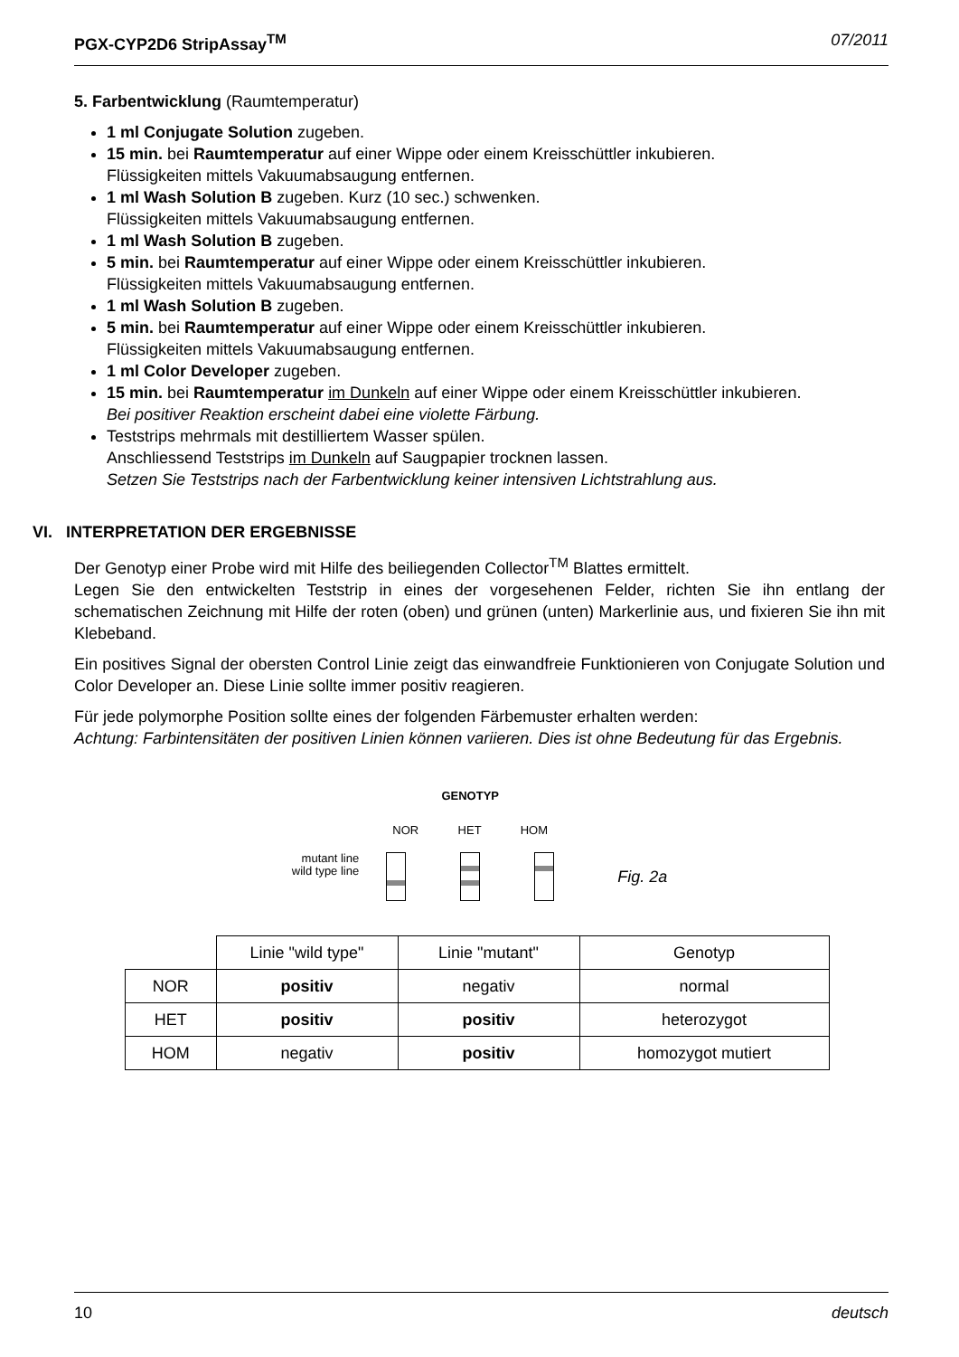PGX-CYP2D6 StripAssay<sup>TM</sup> 07/2011
5. Farbentwicklung (Raumtemperatur)
1 ml Conjugate Solution zugeben.
15 min. bei Raumtemperatur auf einer Wippe oder einem Kreisschüttler inkubieren.
Flüssigkeiten mittels Vakuumabsaugung entfernen.
1 ml Wash Solution B zugeben. Kurz (10 sec.) schwenken.
Flüssigkeiten mittels Vakuumabsaugung entfernen.
1 ml Wash Solution B zugeben.
5 min. bei Raumtemperatur auf einer Wippe oder einem Kreisschüttler inkubieren.
Flüssigkeiten mittels Vakuumabsaugung entfernen.
1 ml Wash Solution B zugeben.
5 min. bei Raumtemperatur auf einer Wippe oder einem Kreisschüttler inkubieren.
Flüssigkeiten mittels Vakuumabsaugung entfernen.
1 ml Color Developer zugeben.
15 min. bei Raumtemperatur im Dunkeln auf einer Wippe oder einem Kreisschüttler inkubieren.
Bei positiver Reaktion erscheint dabei eine violette Färbung.
Teststrips mehrmals mit destilliertem Wasser spülen.
Anschliessend Teststrips im Dunkeln auf Saugpapier trocknen lassen.
Setzen Sie Teststrips nach der Farbentwicklung keiner intensiven Lichtstrahlung aus.
VI. INTERPRETATION DER ERGEBNISSE
Der Genotyp einer Probe wird mit Hilfe des beiliegenden Collector<sup>TM</sup> Blattes ermittelt.
Legen Sie den entwickelten Teststrip in eines der vorgesehenen Felder, richten Sie ihn entlang der schematischen Zeichnung mit Hilfe der roten (oben) und grünen (unten) Markerlinie aus, und fixieren Sie ihn mit Klebeband.
Ein positives Signal der obersten Control Linie zeigt das einwandfreie Funktionieren von Conjugate Solution und Color Developer an. Diese Linie sollte immer positiv reagieren.
Für jede polymorphe Position sollte eines der folgenden Färbemuster erhalten werden:
Achtung: Farbintensitäten der positiven Linien können variieren. Dies ist ohne Bedeutung für das Ergebnis.
mutant line
wild type line
GENOTYP
NOR HET HOM
Fig. 2a
| | Linie "wild type" | Linie "mutant" | Genotyp |
| NOR | positiv | negativ | normal |
| HET | positiv | positiv | heterozygot |
| HOM | negativ | positiv | homozygot mutiert |
10 deutsch